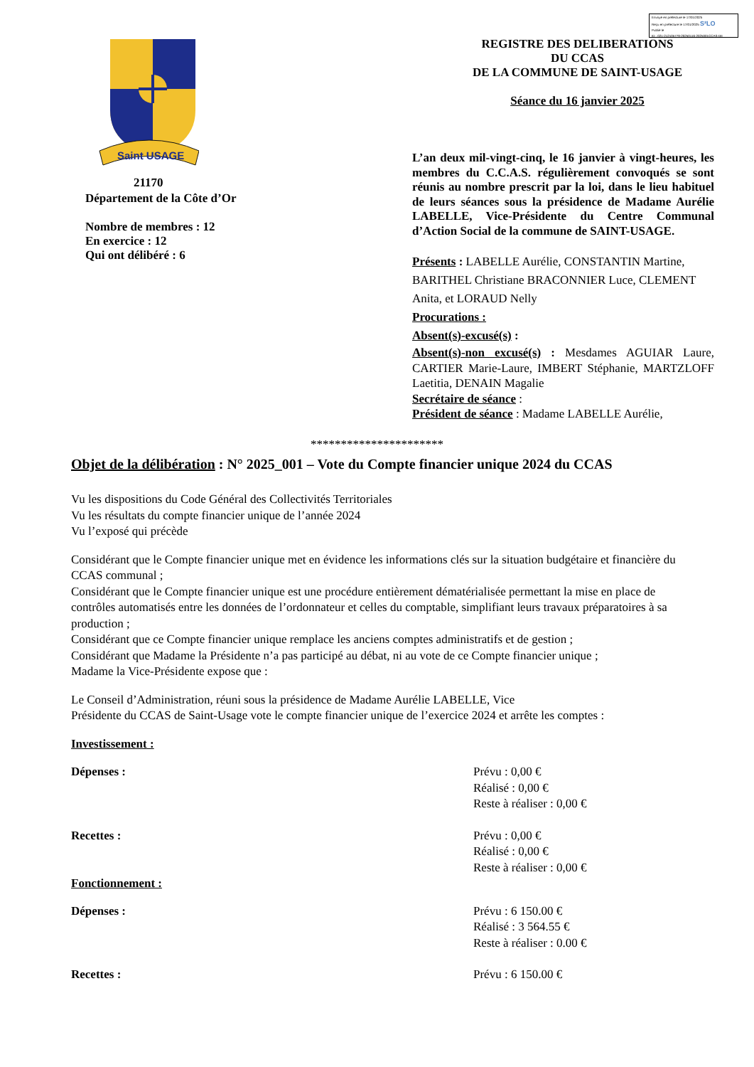Envoyé en préfecture le 17/01/2025
Reçu en préfecture le 17/01/2025 S²LO
Publié le
ID : 021-212105779-20250116-2025001CCAS-DE
Saint USAGE
21170
Département de la Côte d’Or
Nombre de membres : 12
En exercice : 12
Qui ont délibéré : 6
REGISTRE DES DELIBERATIONS
DU CCAS
DE LA COMMUNE DE SAINT-USAGE
Séance du 16 janvier 2025
L’an deux mil-vingt-cinq, le 16 janvier à vingt-heures, les membres du C.C.A.S. régulièrement convoqués se sont réunis au nombre prescrit par la loi, dans le lieu habituel de leurs séances sous la présidence de Madame Aurélie LABELLE, Vice-Présidente du Centre Communal d’Action Social de la commune de SAINT-USAGE.
Présents : LABELLE Aurélie, CONSTANTIN Martine, BARITHEL Christiane BRACONNIER Luce, CLEMENT Anita, et LORAUD Nelly
Procurations :
Absent(s)-excusé(s) :
Absent(s)-non excusé(s) : Mesdames AGUIAR Laure, CARTIER Marie-Laure, IMBERT Stéphanie, MARTZLOFF Laetitia, DENAIN Magalie
Secrétaire de séance :
Président de séance : Madame LABELLE Aurélie,
**********************
Objet de la délibération : N° 2025_001 – Vote du Compte financier unique 2024 du CCAS
Vu les dispositions du Code Général des Collectivités Territoriales
Vu les résultats du compte financier unique de l’année 2024
Vu l’exposé qui précède
Considérant que le Compte financier unique met en évidence les informations clés sur la situation budgétaire et financière du CCAS communal ;
Considérant que le Compte financier unique est une procédure entièrement dématérialisée permettant la mise en place de contrôles automatisés entre les données de l’ordonnateur et celles du comptable, simplifiant leurs travaux préparatoires à sa production ;
Considérant que ce Compte financier unique remplace les anciens comptes administratifs et de gestion ;
Considérant que Madame la Présidente n’a pas participé au débat, ni au vote de ce Compte financier unique ;
Madame la Vice-Présidente expose que :
Le Conseil d’Administration, réuni sous la présidence de Madame Aurélie LABELLE, Vice
Présidente du CCAS de Saint-Usage vote le compte financier unique de l’exercice 2024 et arrête les comptes :
Investissement :
Dépenses : Prévu : 0,00 €
Réalisé : 0,00 €
Reste à réaliser : 0,00 €
Recettes : Prévu : 0,00 €
Réalisé : 0,00 €
Reste à réaliser : 0,00 €
Fonctionnement :
Dépenses : Prévu : 6 150.00 €
Réalisé : 3 564.55 €
Reste à réaliser : 0.00 €
Recettes : Prévu : 6 150.00 €